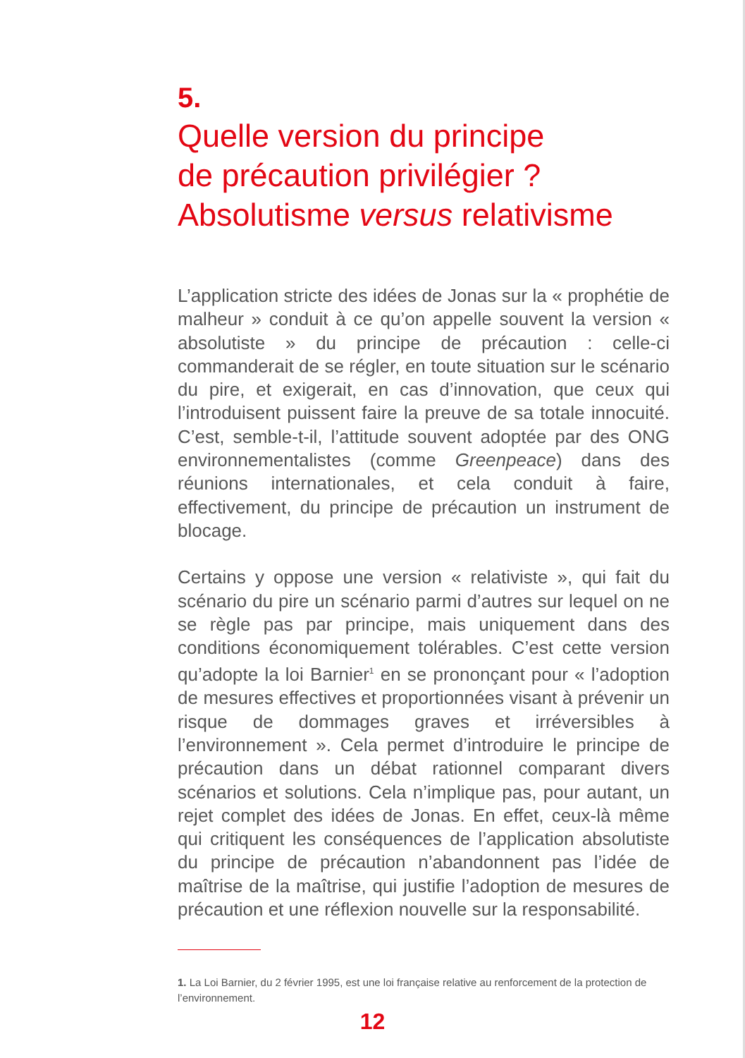5.
Quelle version du principe
de précaution privilégier ?
Absolutisme versus relativisme
L’application stricte des idées de Jonas sur la « prophétie de malheur » conduit à ce qu’on appelle souvent la version « absolutiste » du principe de précaution : celle-ci commanderait de se régler, en toute situation sur le scénario du pire, et exigerait, en cas d’innovation, que ceux qui l’introduisent puissent faire la preuve de sa totale innocuité. C’est, semble-t-il, l’attitude souvent adoptée par des ONG environnementalistes (comme Greenpeace) dans des réunions internationales, et cela conduit à faire, effectivement, du principe de précaution un instrument de blocage.
Certains y oppose une version « relativiste », qui fait du scénario du pire un scénario parmi d’autres sur lequel on ne se règle pas par principe, mais uniquement dans des conditions économiquement tolérables. C’est cette version qu’adopte la loi Barnier<sup>1</sup> en se prononçant pour « l’adoption de mesures effectives et proportionnées visant à prévenir un risque de dommages graves et irréversibles à l’environnement ». Cela permet d’introduire le principe de précaution dans un débat rationnel comparant divers scénarios et solutions. Cela n’implique pas, pour autant, un rejet complet des idées de Jonas. En effet, ceux-là même qui critiquent les conséquences de l’application absolutiste du principe de précaution n’abandonnent pas l’idée de maîtrise de la maîtrise, qui justifie l’adoption de mesures de précaution et une réflexion nouvelle sur la responsabilité.
1. La Loi Barnier, du 2 février 1995, est une loi française relative au renforcement de la protection de l’environnement.
12